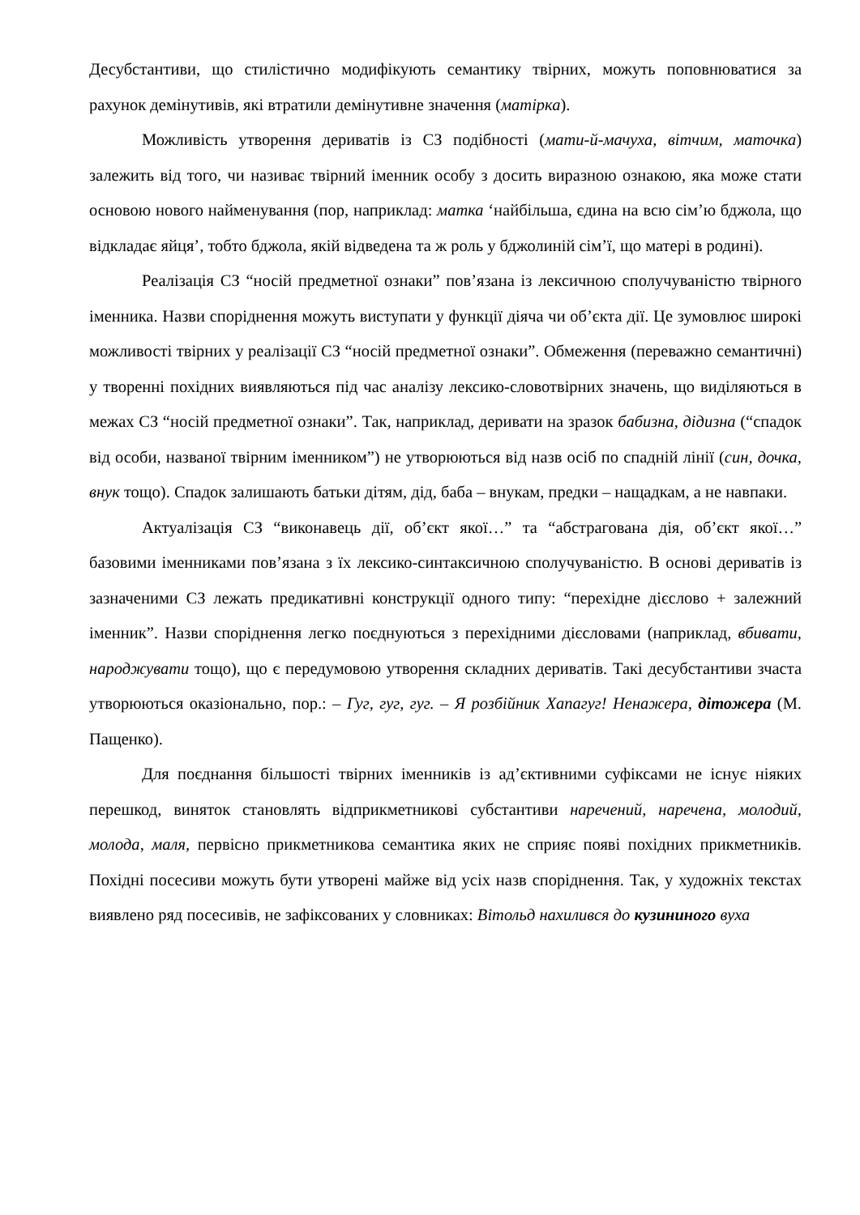Десубстантиви, що стилістично модифікують семантику твірних, можуть поповнюватися за рахунок демінутивів, які втратили демінутивне значення (матірка).
Можливість утворення дериватів із СЗ подібності (мати-й-мачуха, вітчим, маточка) залежить від того, чи називає твірний іменник особу з досить виразною ознакою, яка може стати основою нового найменування (пор, наприклад: матка ‘найбільша, єдина на всю сім’ю бджола, що відкладає яйця’, тобто бджола, якій відведена та ж роль у бджолиній сім’ї, що матері в родині).
Реалізація СЗ “носій предметної ознаки” пов’язана із лексичною сполучуваністю твірного іменника. Назви споріднення можуть виступати у функції діяча чи об’єкта дії. Це зумовлює широкі можливості твірних у реалізації СЗ “носій предметної ознаки”. Обмеження (переважно семантичні) у творенні похідних виявляються під час аналізу лексико-словотвірних значень, що виділяються в межах СЗ “носій предметної ознаки”. Так, наприклад, деривати на зразок бабизна, дідизна (“спадок від особи, названої твірним іменником”) не утворюються від назв осіб по спадній лінії (син, дочка, внук тощо). Спадок залишають батьки дітям, дід, баба – внукам, предки – нащадкам, а не навпаки.
Актуалізація СЗ “виконавець дії, об’єкт якої…” та “абстрагована дія, об’єкт якої…” базовими іменниками пов’язана з їх лексико-синтаксичною сполучуваністю. В основі дериватів із зазначеними СЗ лежать предикативні конструкції одного типу: “перехідне дієслово + залежний іменник”. Назви споріднення легко поєднуються з перехідними дієсловами (наприклад, вбивати, народжувати тощо), що є передумовою утворення складних дериватів. Такі десубстантиви зчаста утворюються оказіонально, пор.: – Гуг, гуг, гуг. – Я розбійник Хапагуг! Ненажера, дітожера (М. Пащенко).
Для поєднання більшості твірних іменників із ад’єктивними суфіксами не існує ніяких перешкод, виняток становлять відприкметникові субстантиви наречений, наречена, молодий, молода, маля, первісно прикметникова семантика яких не сприяє появі похідних прикметників. Похідні посесиви можуть бути утворені майже від усіх назв споріднення. Так, у художніх текстах виявлено ряд посесивів, не зафіксованих у словниках: Вітольд нахилився до кузининого вуха